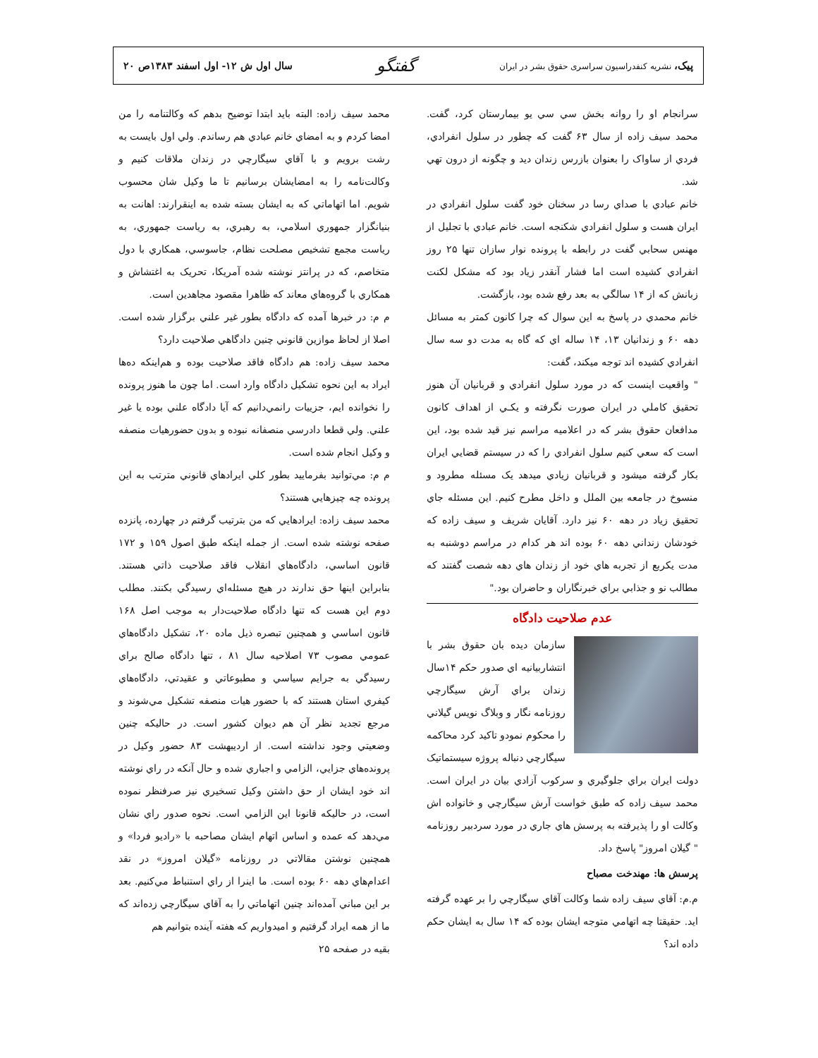پيک، نشريه کنفدراسيون سراسری حقوق بشر در ايران
گفتگو
سال اول ش ۱۲- اول اسفند ۱۳۸۳ص ۲۰
سرانجام او را روانه بخش سي سي يو بيمارستان کرد، گفت. محمد سيف زاده از سال ۶۳ گفت که چطور در سلول انفرادي، فردي از ساواک را بعنوان بازرس زندان ديد و چگونه از درون تهي شد.
خانم عبادي با صداي رسا در سخنان خود گفت سلول انفرادي در ايران هست و سلول انفرادي شکنجه است. خانم عبادي با تجليل از مهنس سحابي گفت در رابطه با پرونده نوار سازان تنها ۲۵ روز انفرادي کشيده است اما فشار آنقدر زياد بود که مشکل لکنت زبانش که از ۱۴ سالگي به بعد رفع شده بود، بازگشت.
خانم محمدي در پاسخ به اين سوال که چرا کانون کمتر به مسائل دهه ۶۰ و زندانيان ۱۳، ۱۴ ساله اي که گاه به مدت دو سه سال انفرادي کشيده اند توجه ميکند، گفت:
" واقعيت اينست که در مورد سلول انفرادي و قربانيان آن هنوز تحقيق کاملي در ايران صورت نگرفته و يکـي از اهداف کانون مدافعان حقوق بشر که در اعلاميه مراسم نيز قيد شده بود، اين است که سعي کنيم سلول انفرادي را که در سيستم قضايي ايران بکار گرفته ميشود و قربانيان زيادي ميدهد يک مسئله مطرود و منسوخ در جامعه بين الملل و داخل مطرح کنيم. اين مسئله جاي تحقيق زياد در دهه ۶۰ نيز دارد. آقايان شريف و سيف زاده که خودشان زنداني دهه ۶۰ بوده اند هر کدام در مراسم دوشنبه به مدت يکربع از تجربه هاي خود از زندان هاي دهه شصت گفتند که مطالب نو و جذابي براي خبرنگاران و حاضران بود."
عدم صلاحيت دادگاه
سازمان ديده بان حقوق بشر با انتشاربيانيه اي صدور حکم ۱۴سال زندان براي آرش سيگارچي روزنامه نگار و وبلاگ نويس گيلاني را محکوم نمودو تاکيد کرد محاکمه سيگارچي دنباله پروژه سيستماتيک دولت ايران براي جلوگيري و سرکوب آزادي بيان در ايران است. محمد سيف زاده که طبق خواست آرش سيگارچي و خانواده اش وکالت او را پذيرفته به پرسش هاي جاري در مورد سردبير روزنامه " گيلان امروز" پاسخ داد.
پرسش ها: مهندخت مصباح
م.م: آقاي سيف زاده شما وکالت آقاي سيگارچي را بر عهده گرفته ايد. حقيقتا چه اتهامي متوجه ايشان بوده که ۱۴ سال به ايشان حکم داده اند؟
محمد سيف زاده: البته بايد ابتدا توضيح بدهم که وکالتنامه را من امضا کردم و به امضاي خانم عبادي هم رساندم. ولي اول بايست به رشت برويم و با آقاي سيگارچي در زندان ملاقات کنيم و وکالت‌نامه را به امضايشان برسانيم تا ما وکيل شان محسوب شويم. اما اتهاماتي که به ايشان بسته شده به اينقرارند: اهانت به بنيانگزار جمهوري اسلامي، به رهبري، به رياست جمهوري، به رياست مجمع تشخيص مصلحت نظام، جاسوسي، همکاري با دول متخاصم، که در پرانتز نوشته شده آمريکا، تحريک به اغتشاش و همکاري با گروه‌هاي معاند که ظاهرا مقصود مجاهدين است.
م م: در خبرها آمده که دادگاه بطور غير علني برگزار شده است. اصلا از لحاظ موازين قانوني چنين دادگاهي صلاحيت دارد؟
محمد سيف زاده: هم دادگاه فاقد صلاحيت بوده و هم‌اينکه ده‌ها ايراد به اين نحوه تشکيل دادگاه وارد است. اما چون ما هنوز پرونده را نخوانده ايم، جزييات رانمي‌دانيم که آيا دادگاه علني بوده يا غير علني. ولي قطعا دادرسي منصفانه نبوده و بدون حضورهيات منصفه و وکيل انجام شده است.
م م: مي‌توانيد بفرماييد بطور کلي ايرادهاي قانوني مترتب به اين پرونده چه چيزهايي هستند؟
محمد سيف زاده: ايرادهايي که من بترتيب گرفتم در چهارده، پانزده صفحه نوشته شده است. از جمله اينکه طبق اصول ۱۵۹ و ۱۷۲ قانون اساسي، دادگاه‌هاي انقلاب فاقد صلاحيت ذاتي هستند. بنابراين اينها حق ندارند در هيچ مسئله‌اي رسيدگي بکنند. مطلب دوم اين هست که تنها دادگاه صلاحيت‌دار به موجب اصل ۱۶۸ قانون اساسي و همچنين تبصره ذيل ماده ۲۰، تشکيل دادگاه‌هاي عمومي مصوب ۷۳ اصلاحيه سال ۸۱ ، تنها دادگاه صالح براي رسيدگي به جرايم سياسي و مطبوعاتي و عقيدتي، دادگاه‌هاي کيفري استان هستند که با حضور هيات منصفه تشکيل مي‌شوند و مرجع تجديد نظر آن هم ديوان کشور است. در حاليکه چنين وضعيتي وجود نداشته است. از ارديبهشت ۸۳ حضور وکيل در پرونده‌هاي جزايي، الزامي و اجباري شده و حال آنکه در راي نوشته اند خود ايشان از حق داشتن وکيل تسخيري نيز صرفنظر نموده است، در حاليکه قانونا اين الزامي است. نحوه صدور راي نشان مي‌دهد که عمده و اساس اتهام ايشان مصاحبه با «راديو فردا» و همچنين نوشتن مقالاتي در روزنامه «گيلان امروز» در نقد اعدام‌هاي دهه ۶۰ بوده است. ما اينرا از راي استنباط مي‌کنيم. بعد بر اين مباني آمده‌اند چنين اتهاماتي را به آقاي سيگارچي زده‌اند که ما از همه ايراد گرفتيم و اميدواريم که هفته آينده بتوانيم هم
بقيه در صفحه ۲۵